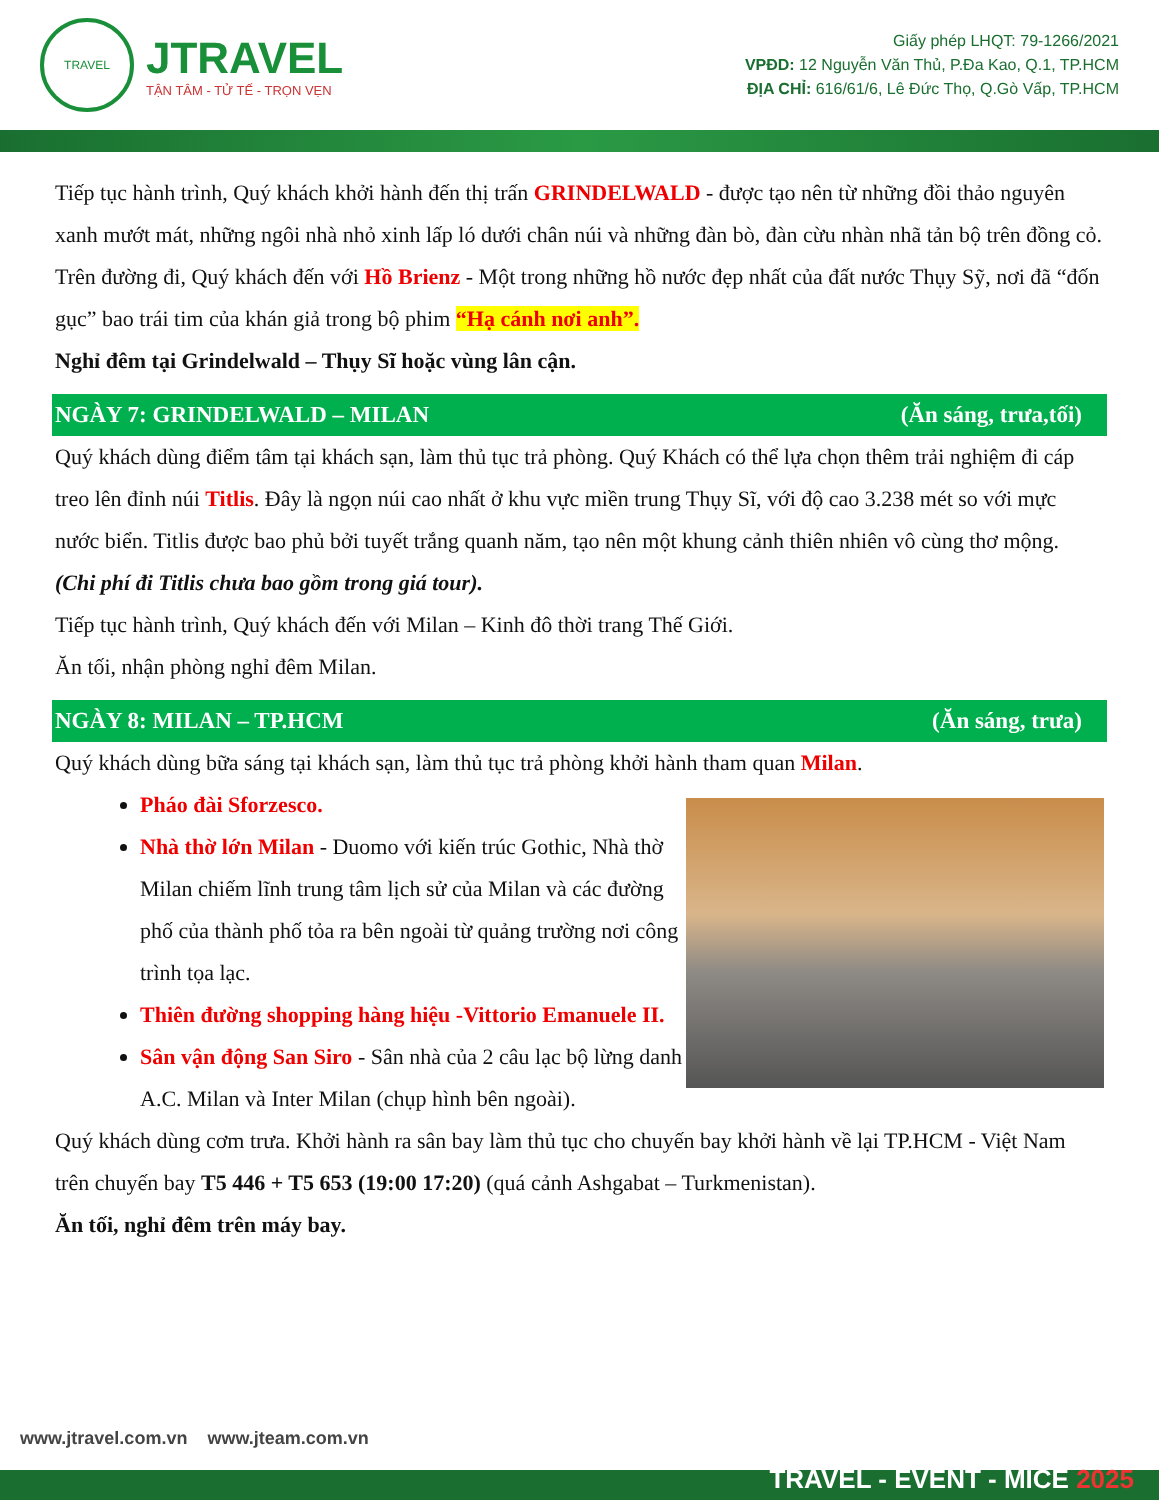TRAVEL
JTRAVEL
TẬN TÂM - TỬ TẾ - TRỌN VẸN
Giấy phép LHQT: 79-1266/2021
VPĐD: 12 Nguyễn Văn Thủ, P.Đa Kao, Q.1, TP.HCM
ĐỊA CHỈ: 616/61/6, Lê Đức Thọ, Q.Gò Vấp, TP.HCM
Tiếp tục hành trình, Quý khách khởi hành đến thị trấn GRINDELWALD - được tạo nên từ những đồi thảo nguyên xanh mướt mát, những ngôi nhà nhỏ xinh lấp ló dưới chân núi và những đàn bò, đàn cừu nhàn nhã tản bộ trên đồng cỏ.
Trên đường đi, Quý khách đến với Hồ Brienz - Một trong những hồ nước đẹp nhất của đất nước Thụy Sỹ, nơi đã “đốn gục” bao trái tim của khán giả trong bộ phim “Hạ cánh nơi anh”.
Nghỉ đêm tại Grindelwald – Thụy Sĩ hoặc vùng lân cận.
NGÀY 7: GRINDELWALD – MILAN (Ăn sáng, trưa,tối)
Quý khách dùng điểm tâm tại khách sạn, làm thủ tục trả phòng. Quý Khách có thể lựa chọn thêm trải nghiệm đi cáp treo lên đỉnh núi Titlis. Đây là ngọn núi cao nhất ở khu vực miền trung Thụy Sĩ, với độ cao 3.238 mét so với mực nước biển. Titlis được bao phủ bởi tuyết trắng quanh năm, tạo nên một khung cảnh thiên nhiên vô cùng thơ mộng. (Chi phí đi Titlis chưa bao gồm trong giá tour).
Tiếp tục hành trình, Quý khách đến với Milan – Kinh đô thời trang Thế Giới.
Ăn tối, nhận phòng nghỉ đêm Milan.
NGÀY 8: MILAN – TP.HCM (Ăn sáng, trưa)
Quý khách dùng bữa sáng tại khách sạn, làm thủ tục trả phòng khởi hành tham quan Milan.
Pháo đài Sforzesco.
Nhà thờ lớn Milan - Duomo với kiến trúc Gothic, Nhà thờ Milan chiếm lĩnh trung tâm lịch sử của Milan và các đường phố của thành phố tỏa ra bên ngoài từ quảng trường nơi công trình tọa lạc.
Thiên đường shopping hàng hiệu -Vittorio Emanuele II.
Sân vận động San Siro - Sân nhà của 2 câu lạc bộ lừng danh A.C. Milan và Inter Milan (chụp hình bên ngoài).
Quý khách dùng cơm trưa. Khởi hành ra sân bay làm thủ tục cho chuyến bay khởi hành về lại TP.HCM - Việt Nam trên chuyến bay T5 446 + T5 653 (19:00 17:20) (quá cảnh Ashgabat – Turkmenistan).
Ăn tối, nghỉ đêm trên máy bay.
www.jtravel.com.vn www.jteam.com.vn
TRAVEL - EVENT - MICE 2025